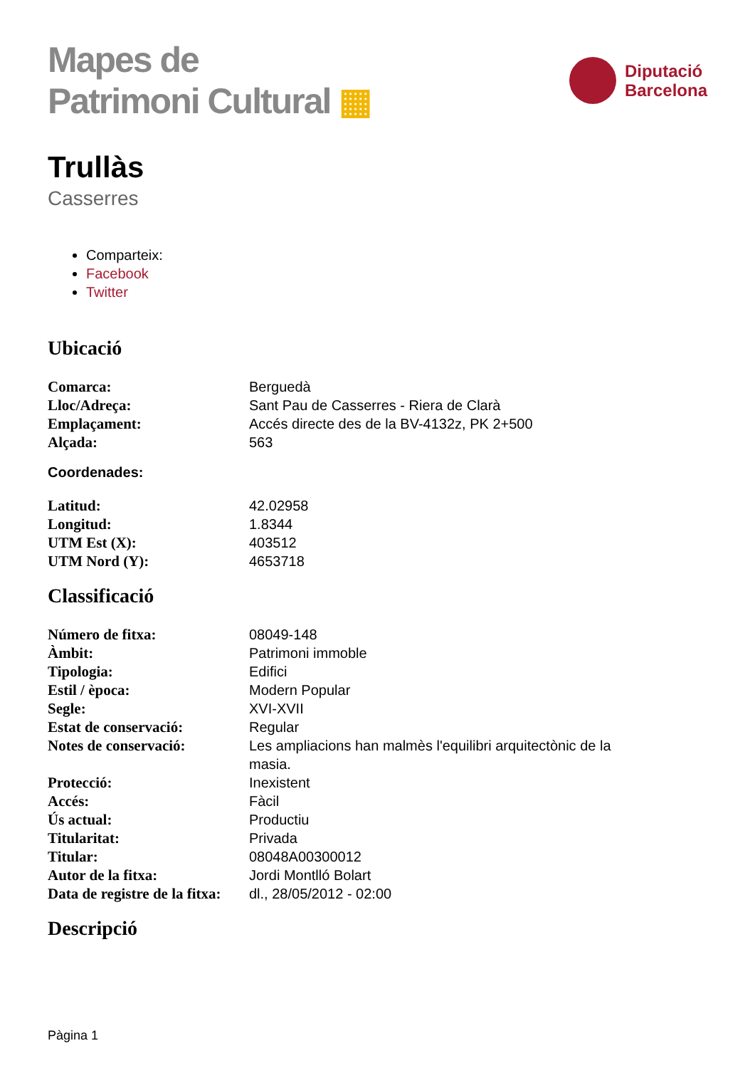Mapes de
Patrimoni Cultural ▦
Diputació
Barcelona
Trullàs
Casserres
Comparteix:
Facebook
Twitter
Ubicació
| Comarca: | Berguedà |
| Lloc/Adreça: | Sant Pau de Casserres - Riera de Clarà |
| Emplaçament: | Accés directe des de la BV-4132z, PK 2+500 |
| Alçada: | 563 |
Coordenades:
| Latitud: | 42.02958 |
| Longitud: | 1.8344 |
| UTM Est (X): | 403512 |
| UTM Nord (Y): | 4653718 |
Classificació
| Número de fitxa: | 08049-148 |
| Àmbit: | Patrimoni immoble |
| Tipologia: | Edifici |
| Estil / època: | Modern Popular |
| Segle: | XVI-XVII |
| Estat de conservació: | Regular |
| Notes de conservació: | Les ampliacions han malmès l'equilibri arquitectònic de la masia. |
| Protecció: | Inexistent |
| Accés: | Fàcil |
| Ús actual: | Productiu |
| Titularitat: | Privada |
| Titular: | 08048A00300012 |
| Autor de la fitxa: | Jordi Montlló Bolart |
| Data de registre de la fitxa: | dl., 28/05/2012 - 02:00 |
Descripció
Pàgina 1